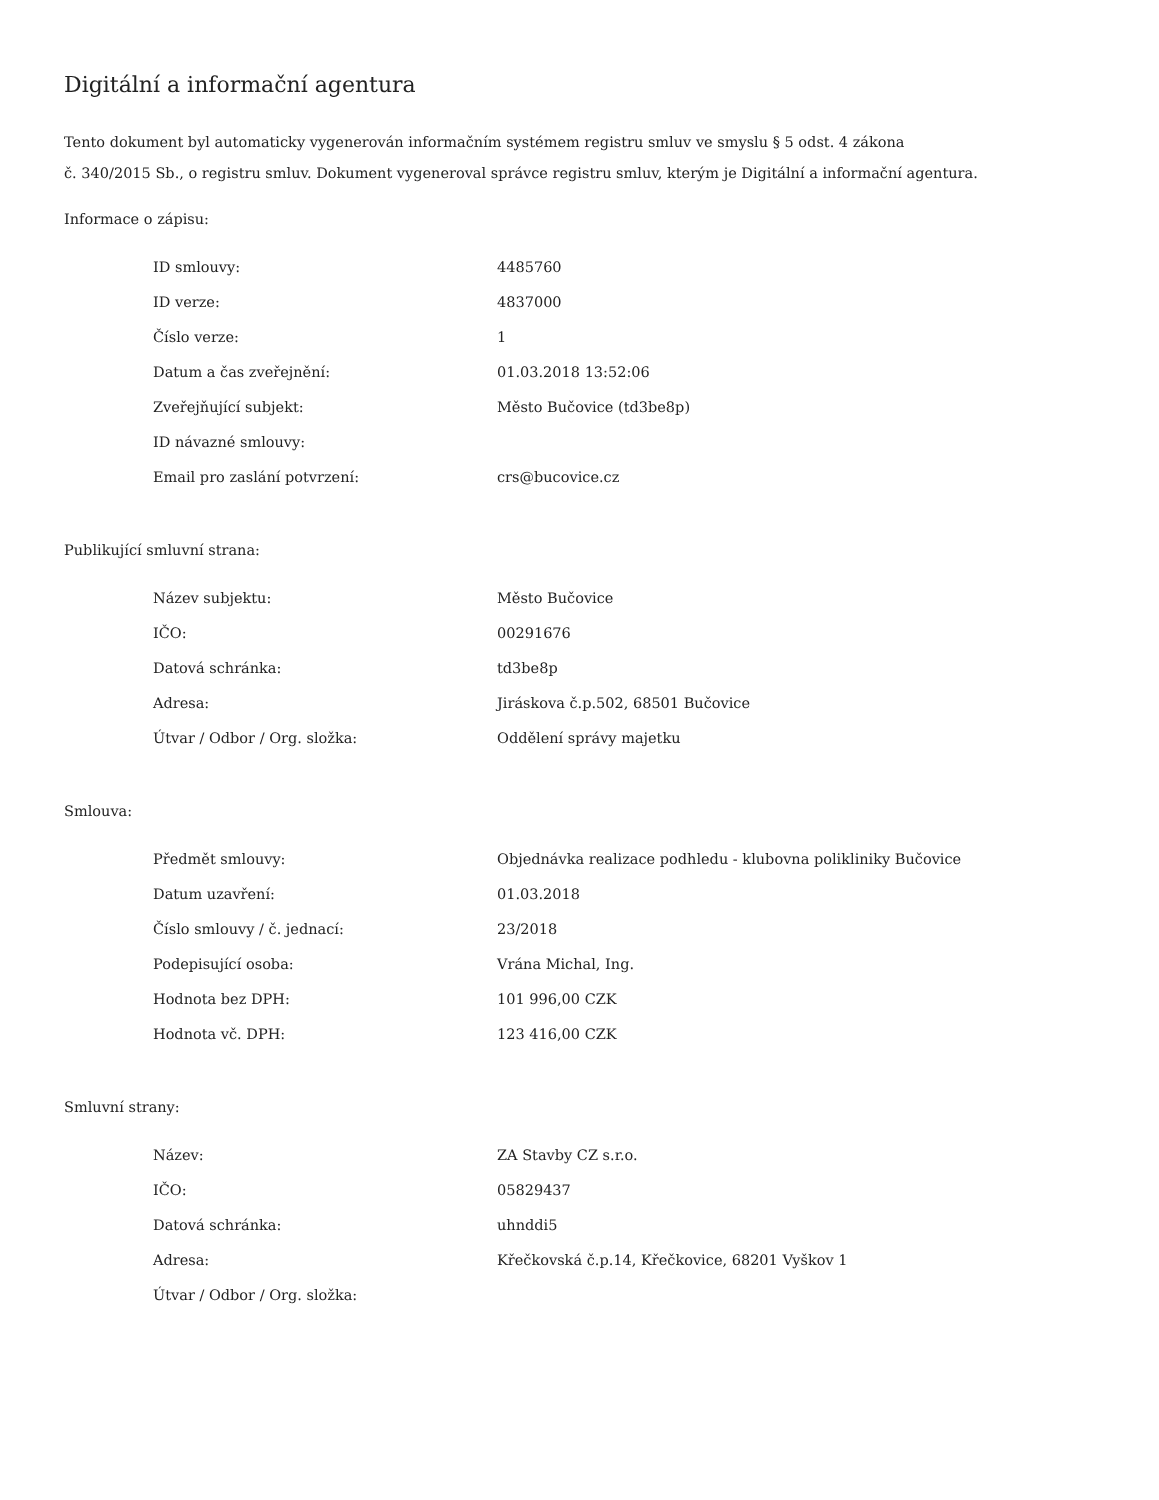Digitální a informační agentura
Tento dokument byl automaticky vygenerován informačním systémem registru smluv ve smyslu § 5 odst. 4 zákona
č. 340/2015 Sb., o registru smluv. Dokument vygeneroval správce registru smluv, kterým je Digitální a informační agentura.
Informace o zápisu:
| ID smlouvy: | 4485760 |
| ID verze: | 4837000 |
| Číslo verze: | 1 |
| Datum a čas zveřejnění: | 01.03.2018 13:52:06 |
| Zveřejňující subjekt: | Město Bučovice (td3be8p) |
| ID návazné smlouvy: | |
| Email pro zaslání potvrzení: | crs@bucovice.cz |
Publikující smluvní strana:
| Název subjektu: | Město Bučovice |
| IČO: | 00291676 |
| Datová schránka: | td3be8p |
| Adresa: | Jiráskova č.p.502, 68501 Bučovice |
| Útvar / Odbor / Org. složka: | Oddělení správy majetku |
Smlouva:
| Předmět smlouvy: | Objednávka realizace podhledu - klubovna polikliniky Bučovice |
| Datum uzavření: | 01.03.2018 |
| Číslo smlouvy / č. jednací: | 23/2018 |
| Podepisující osoba: | Vrána Michal, Ing. |
| Hodnota bez DPH: | 101 996,00 CZK |
| Hodnota vč. DPH: | 123 416,00 CZK |
Smluvní strany:
| Název: | ZA Stavby CZ s.r.o. |
| IČO: | 05829437 |
| Datová schránka: | uhnddi5 |
| Adresa: | Křečkovská č.p.14, Křečkovice, 68201 Vyškov 1 |
| Útvar / Odbor / Org. složka: | |